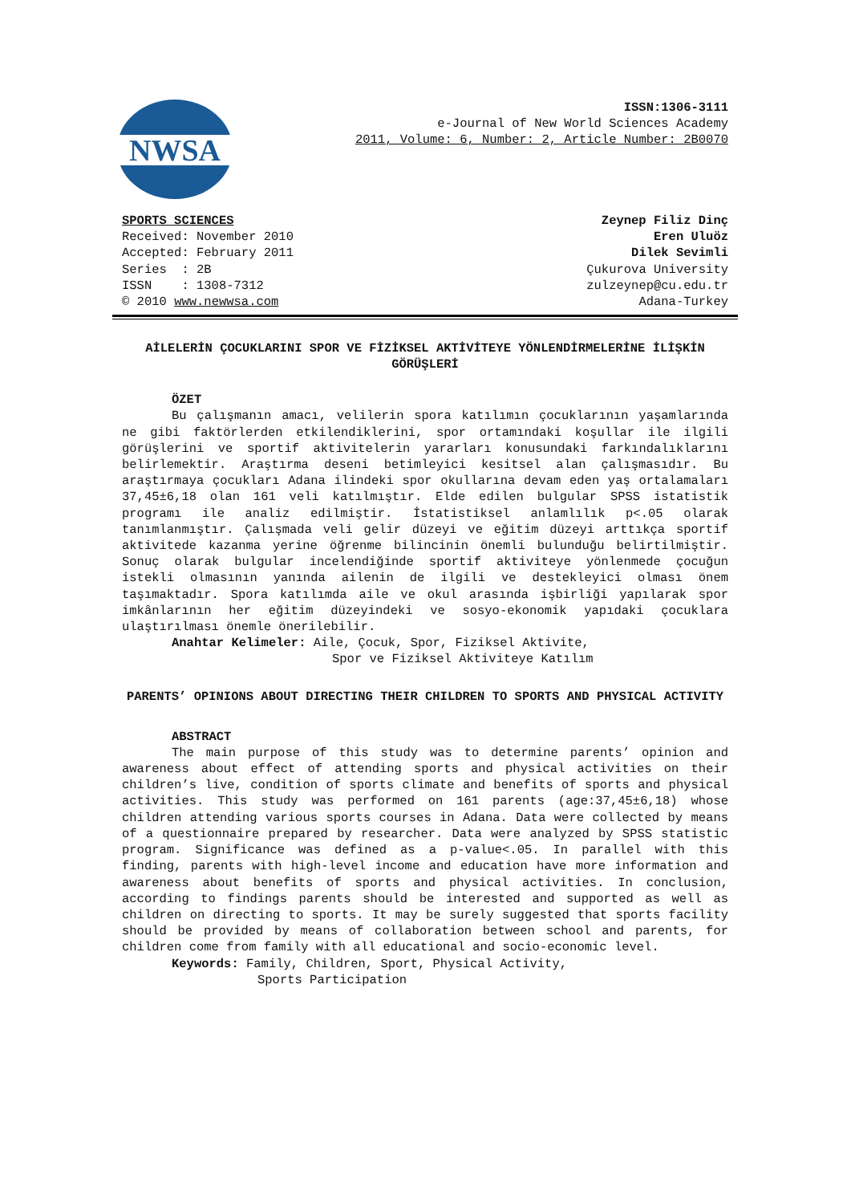NWSA
ISSN:1306-3111
e-Journal of New World Sciences Academy
2011, Volume: 6, Number: 2, Article Number: 2B0070
SPORTS SCIENCES
Received: November 2010
Accepted: February 2011
Series : 2B
ISSN : 1308-7312
© 2010 www.newwsa.com
Zeynep Filiz Dinç
Eren Uluöz
Dilek Sevimli
Çukurova University
zulzeynep@cu.edu.tr
Adana-Turkey
AİLELERİN ÇOCUKLARINI SPOR VE FİZİKSEL AKTİVİTEYE YÖNLENDİRMELERİNE İLİŞKİN GÖRÜŞLERİ
ÖZET
Bu çalışmanın amacı, velilerin spora katılımın çocuklarının yaşamlarında ne gibi faktörlerden etkilendiklerini, spor ortamındaki koşullar ile ilgili görüşlerini ve sportif aktivitelerin yararları konusundaki farkındalıklarını belirlemektir. Araştırma deseni betimleyici kesitsel alan çalışmasıdır. Bu araştırmaya çocukları Adana ilindeki spor okullarına devam eden yaş ortalamaları 37,45±6,18 olan 161 veli katılmıştır. Elde edilen bulgular SPSS istatistik programı ile analiz edilmiştir. İstatistiksel anlamlılık p<.05 olarak tanımlanmıştır. Çalışmada veli gelir düzeyi ve eğitim düzeyi arttıkça sportif aktivitede kazanma yerine öğrenme bilincinin önemli bulunduğu belirtilmiştir. Sonuç olarak bulgular incelendiğinde sportif aktiviteye yönlenmede çocuğun istekli olmasının yanında ailenin de ilgili ve destekleyici olması önem taşımaktadır. Spora katılımda aile ve okul arasında işbirliği yapılarak spor imkânlarının her eğitim düzeyindeki ve sosyo-ekonomik yapıdaki çocuklara ulaştırılması önemle önerilebilir.
Anahtar Kelimeler: Aile, Çocuk, Spor, Fiziksel Aktivite,
Spor ve Fiziksel Aktiviteye Katılım
PARENTS’ OPINIONS ABOUT DIRECTING THEIR CHILDREN TO SPORTS AND PHYSICAL ACTIVITY
ABSTRACT
The main purpose of this study was to determine parents’ opinion and awareness about effect of attending sports and physical activities on their children’s live, condition of sports climate and benefits of sports and physical activities. This study was performed on 161 parents (age:37,45±6,18) whose children attending various sports courses in Adana. Data were collected by means of a questionnaire prepared by researcher. Data were analyzed by SPSS statistic program. Significance was defined as a p-value<.05. In parallel with this finding, parents with high-level income and education have more information and awareness about benefits of sports and physical activities. In conclusion, according to findings parents should be interested and supported as well as children on directing to sports. It may be surely suggested that sports facility should be provided by means of collaboration between school and parents, for children come from family with all educational and socio-economic level.
Keywords: Family, Children, Sport, Physical Activity,
Sports Participation